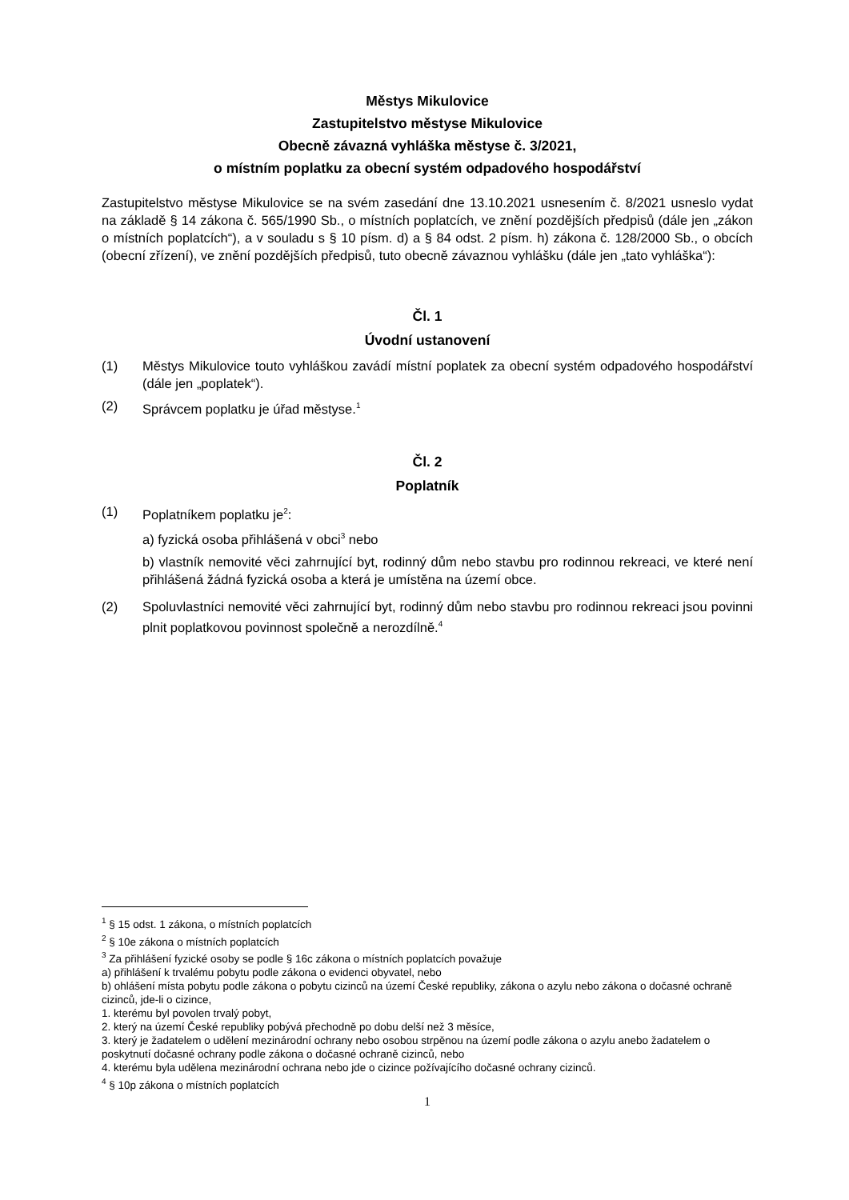Městys Mikulovice
Zastupitelstvo městyse Mikulovice
Obecně závazná vyhláška městyse č. 3/2021,
o místním poplatku za obecní systém odpadového hospodářství
Zastupitelstvo městyse Mikulovice se na svém zasedání dne 13.10.2021 usnesením č. 8/2021 usneslo vydat na základě § 14 zákona č. 565/1990 Sb., o místních poplatcích, ve znění pozdějších předpisů (dále jen „zákon o místních poplatcích“), a v souladu s § 10 písm. d) a § 84 odst. 2 písm. h) zákona č. 128/2000 Sb., o obcích (obecní zřízení), ve znění pozdějších předpisů, tuto obecně závaznou vyhlášku (dále jen „tato vyhláška“):
Čl. 1
Úvodní ustanovení
(1) Městys Mikulovice touto vyhláškou zavádí místní poplatek za obecní systém odpadového hospodářství (dále jen „poplatek“).
(2) Správcem poplatku je úřad městyse.<sup>1</sup>
Čl. 2
Poplatník
(1) Poplatníkem poplatku je<sup>2</sup>:
a) fyzická osoba přihlášená v obci<sup>3</sup> nebo
b) vlastník nemovité věci zahrnující byt, rodinný dům nebo stavbu pro rodinnou rekreaci, ve které není přihlášená žádná fyzická osoba a která je umístěna na území obce.
(2) Spoluvlastníci nemovité věci zahrnující byt, rodinný dům nebo stavbu pro rodinnou rekreaci jsou povinni plnit poplatkovou povinnost společně a nerozdílně.<sup>4</sup>
<sup>1</sup> § 15 odst. 1 zákona, o místních poplatcích
<sup>2</sup> § 10e zákona o místních poplatcích
<sup>3</sup> Za přihlášení fyzické osoby se podle § 16c zákona o místních poplatcích považuje
a) přihlášení k trvalému pobytu podle zákona o evidenci obyvatel, nebo
b) ohlášení místa pobytu podle zákona o pobytu cizinců na území České republiky, zákona o azylu nebo zákona o dočasné ochraně cizinců, jde-li o cizince,
1. kterému byl povolen trvalý pobyt,
2. který na území České republiky pobývá přechodně po dobu delší než 3 měsíce,
3. který je žadatelem o udělení mezinárodní ochrany nebo osobou strpěnou na území podle zákona o azylu anebo žadatelem o poskytnutí dočasné ochrany podle zákona o dočasné ochraně cizinců, nebo
4. kterému byla udělena mezinárodní ochrana nebo jde o cizince požívajícího dočasné ochrany cizinců.
<sup>4</sup> § 10p zákona o místních poplatcích
1